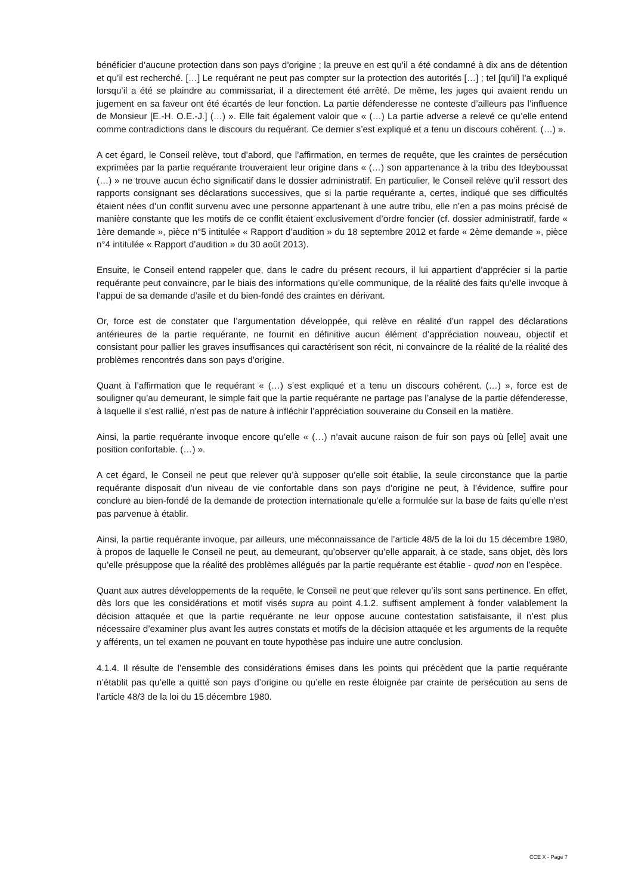bénéficier d’aucune protection dans son pays d’origine ; la preuve en est qu’il a été condamné à dix ans de détention et qu’il est recherché. […] Le requérant ne peut pas compter sur la protection des autorités […] ; tel [qu’il] l’a expliqué lorsqu’il a été se plaindre au commissariat, il a directement été arrêté. De même, les juges qui avaient rendu un jugement en sa faveur ont été écartés de leur fonction. La partie défenderesse ne conteste d’ailleurs pas l’influence de Monsieur [E.-H. O.E.-J.] (…) ». Elle fait également valoir que « (…) La partie adverse a relevé ce qu’elle entend comme contradictions dans le discours du requérant. Ce dernier s’est expliqué et a tenu un discours cohérent. (…) ».
A cet égard, le Conseil relève, tout d’abord, que l’affirmation, en termes de requête, que les craintes de persécution exprimées par la partie requérante trouveraient leur origine dans « (…) son appartenance à la tribu des Ideyboussat (…) » ne trouve aucun écho significatif dans le dossier administratif. En particulier, le Conseil relève qu’il ressort des rapports consignant ses déclarations successives, que si la partie requérante a, certes, indiqué que ses difficultés étaient nées d’un conflit survenu avec une personne appartenant à une autre tribu, elle n’en a pas moins précisé de manière constante que les motifs de ce conflit étaient exclusivement d’ordre foncier (cf. dossier administratif, farde « 1ère demande », pièce n°5 intitulée « Rapport d’audition » du 18 septembre 2012 et farde « 2ème demande », pièce n°4 intitulée « Rapport d’audition » du 30 août 2013).
Ensuite, le Conseil entend rappeler que, dans le cadre du présent recours, il lui appartient d’apprécier si la partie requérante peut convaincre, par le biais des informations qu’elle communique, de la réalité des faits qu’elle invoque à l’appui de sa demande d’asile et du bien-fondé des craintes en dérivant.
Or, force est de constater que l’argumentation développée, qui relève en réalité d’un rappel des déclarations antérieures de la partie requérante, ne fournit en définitive aucun élément d’appréciation nouveau, objectif et consistant pour pallier les graves insuffisances qui caractérisent son récit, ni convaincre de la réalité de la réalité des problèmes rencontrés dans son pays d’origine.
Quant à l’affirmation que le requérant « (…) s’est expliqué et a tenu un discours cohérent. (…) », force est de souligner qu’au demeurant, le simple fait que la partie requérante ne partage pas l’analyse de la partie défenderesse, à laquelle il s’est rallié, n’est pas de nature à infléchir l’appréciation souveraine du Conseil en la matière.
Ainsi, la partie requérante invoque encore qu’elle « (…) n’avait aucune raison de fuir son pays où [elle] avait une position confortable. (…) ».
A cet égard, le Conseil ne peut que relever qu’à supposer qu’elle soit établie, la seule circonstance que la partie requérante disposait d’un niveau de vie confortable dans son pays d’origine ne peut, à l’évidence, suffire pour conclure au bien-fondé de la demande de protection internationale qu’elle a formulée sur la base de faits qu’elle n’est pas parvenue à établir.
Ainsi, la partie requérante invoque, par ailleurs, une méconnaissance de l’article 48/5 de la loi du 15 décembre 1980, à propos de laquelle le Conseil ne peut, au demeurant, qu’observer qu’elle apparait, à ce stade, sans objet, dès lors qu’elle présuppose que la réalité des problèmes allégués par la partie requérante est établie - quod non en l’espèce.
Quant aux autres développements de la requête, le Conseil ne peut que relever qu’ils sont sans pertinence. En effet, dès lors que les considérations et motif visés supra au point 4.1.2. suffisent amplement à fonder valablement la décision attaquée et que la partie requérante ne leur oppose aucune contestation satisfaisante, il n’est plus nécessaire d’examiner plus avant les autres constats et motifs de la décision attaquée et les arguments de la requête y afférents, un tel examen ne pouvant en toute hypothèse pas induire une autre conclusion.
4.1.4. Il résulte de l’ensemble des considérations émises dans les points qui précèdent que la partie requérante n’établit pas qu’elle a quitté son pays d’origine ou qu’elle en reste éloignée par crainte de persécution au sens de l’article 48/3 de la loi du 15 décembre 1980.
CCE X - Page 7